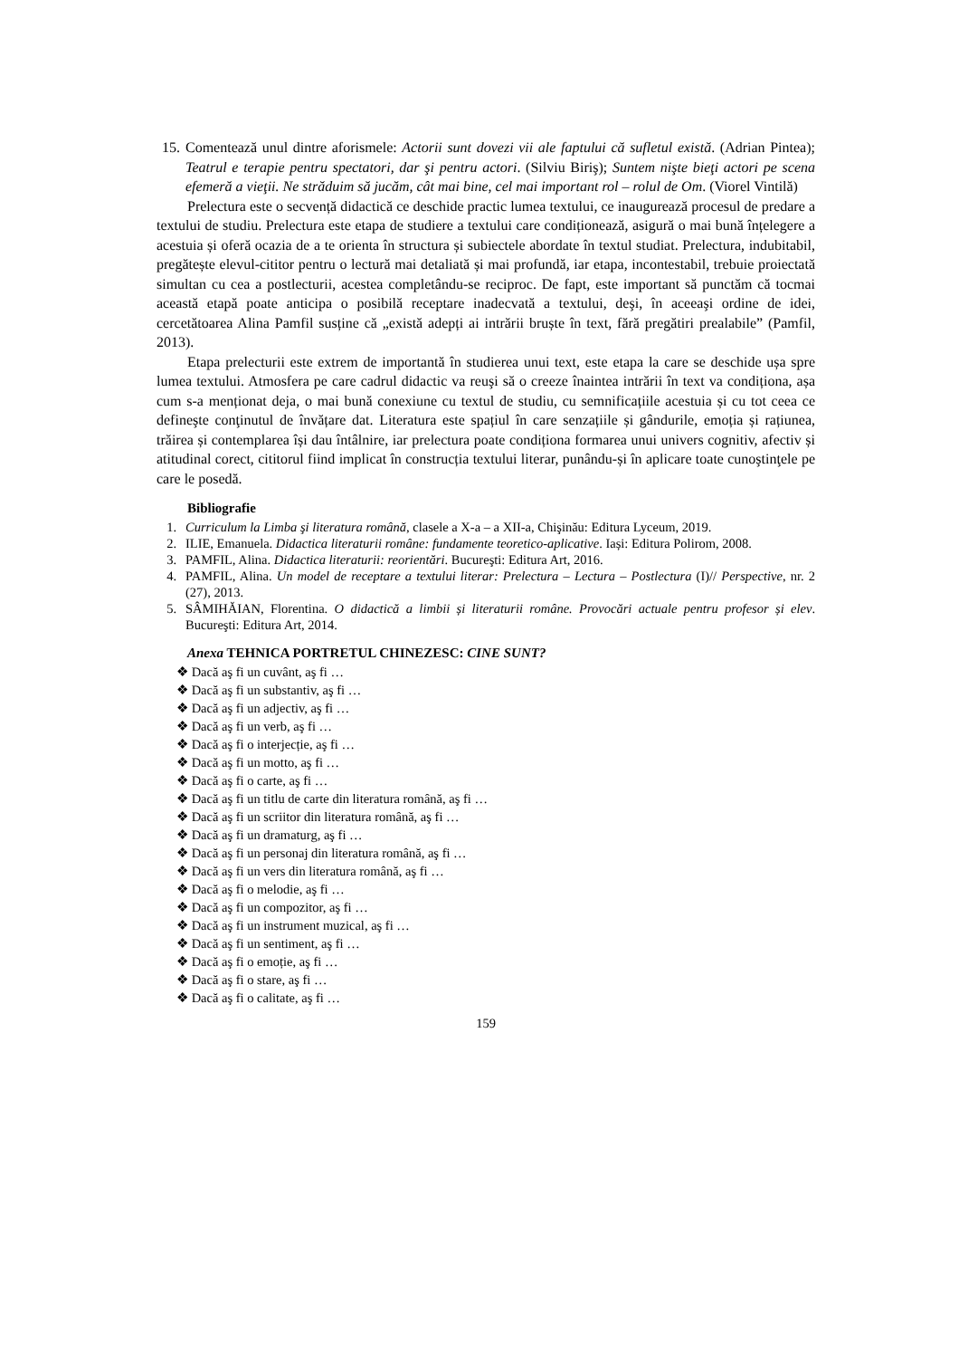15. Comentează unul dintre aforismele: Actorii sunt dovezi vii ale faptului că sufletul există. (Adrian Pintea); Teatrul e terapie pentru spectatori, dar şi pentru actori. (Silviu Biriş); Suntem nişte bieţi actori pe scena efemeră a vieţii. Ne străduim să jucăm, cât mai bine, cel mai important rol – rolul de Om. (Viorel Vintilă)
Prelectura este o secvență didactică ce deschide practic lumea textului, ce inaugurează procesul de predare a textului de studiu. Prelectura este etapa de studiere a textului care condiționează, asigură o mai bună înțelegere a acestuia și oferă ocazia de a te orienta în structura și subiectele abordate în textul studiat. Prelectura, indubitabil, pregătește elevul-cititor pentru o lectură mai detaliată și mai profundă, iar etapa, incontestabil, trebuie proiectată simultan cu cea a postlecturii, acestea completându-se reciproc. De fapt, este important să punctăm că tocmai această etapă poate anticipa o posibilă receptare inadecvată a textului, deşi, în aceeaşi ordine de idei, cercetătoarea Alina Pamfil susține că „există adepți ai intrării bruște în text, fără pregătiri prealabile” (Pamfil, 2013).
Etapa prelecturii este extrem de importantă în studierea unui text, este etapa la care se deschide ușa spre lumea textului. Atmosfera pe care cadrul didactic va reuşi să o creeze înaintea intrării în text va condiționa, așa cum s-a menționat deja, o mai bună conexiune cu textul de studiu, cu semnificațiile acestuia și cu tot ceea ce defineşte conţinutul de învățare dat. Literatura este spațiul în care senzațiile și gândurile, emoția și rațiunea, trăirea și contemplarea își dau întâlnire, iar prelectura poate condiționa formarea unui univers cognitiv, afectiv și atitudinal corect, cititorul fiind implicat în construcția textului literar, punându-și în aplicare toate cunoştinţele pe care le posedă.
Bibliografie
1. Curriculum la Limba şi literatura română, clasele a X-a – a XII-a, Chişinău: Editura Lyceum, 2019.
2. ILIE, Emanuela. Didactica literaturii române: fundamente teoretico-aplicative. Iași: Editura Polirom, 2008.
3. PAMFIL, Alina. Didactica literaturii: reorientări. Bucureşti: Editura Art, 2016.
4. PAMFIL, Alina. Un model de receptare a textului literar: Prelectura – Lectura – Postlectura (I)// Perspective, nr. 2 (27), 2013.
5. SÂMIHĂIAN, Florentina. O didactică a limbii și literaturii române. Provocări actuale pentru profesor și elev. Bucureşti: Editura Art, 2014.
Anexa TEHNICA PORTRETUL CHINEZESC: CINE SUNT?
❖ Dacă aş fi un cuvânt, aş fi …
❖ Dacă aş fi un substantiv, aş fi …
❖ Dacă aş fi un adjectiv, aş fi …
❖ Dacă aş fi un verb, aş fi …
❖ Dacă aş fi o interjecție, aş fi …
❖ Dacă aş fi un motto, aş fi …
❖ Dacă aş fi o carte, aş fi …
❖ Dacă aş fi un titlu de carte din literatura română, aş fi …
❖ Dacă aş fi un scriitor din literatura română, aş fi …
❖ Dacă aş fi un dramaturg, aş fi …
❖ Dacă aş fi un personaj din literatura română, aş fi …
❖ Dacă aş fi un vers din literatura română, aş fi …
❖ Dacă aş fi o melodie, aş fi …
❖ Dacă aş fi un compozitor, aş fi …
❖ Dacă aş fi un instrument muzical, aş fi …
❖ Dacă aş fi un sentiment, aş fi …
❖ Dacă aş fi o emoție, aş fi …
❖ Dacă aş fi o stare, aş fi …
❖ Dacă aş fi o calitate, aş fi …
159